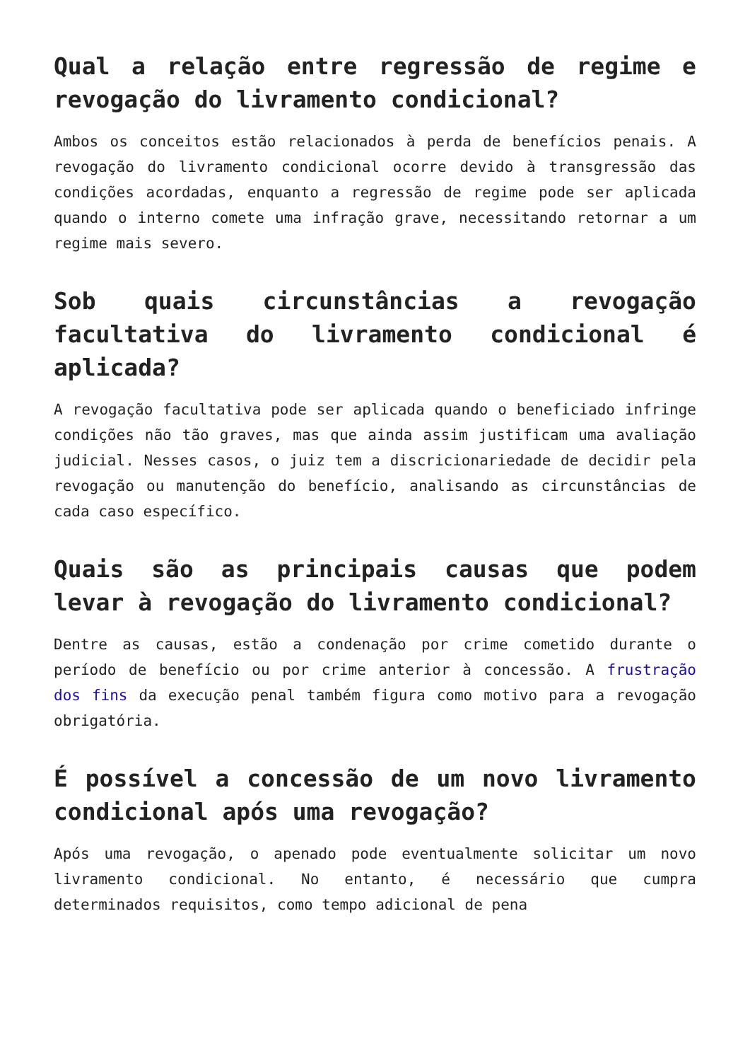Qual a relação entre regressão de regime e revogação do livramento condicional?
Ambos os conceitos estão relacionados à perda de benefícios penais. A revogação do livramento condicional ocorre devido à transgressão das condições acordadas, enquanto a regressão de regime pode ser aplicada quando o interno comete uma infração grave, necessitando retornar a um regime mais severo.
Sob quais circunstâncias a revogação facultativa do livramento condicional é aplicada?
A revogação facultativa pode ser aplicada quando o beneficiado infringe condições não tão graves, mas que ainda assim justificam uma avaliação judicial. Nesses casos, o juiz tem a discricionariedade de decidir pela revogação ou manutenção do benefício, analisando as circunstâncias de cada caso específico.
Quais são as principais causas que podem levar à revogação do livramento condicional?
Dentre as causas, estão a condenação por crime cometido durante o período de benefício ou por crime anterior à concessão. A frustração dos fins da execução penal também figura como motivo para a revogação obrigatória.
É possível a concessão de um novo livramento condicional após uma revogação?
Após uma revogação, o apenado pode eventualmente solicitar um novo livramento condicional. No entanto, é necessário que cumpra determinados requisitos, como tempo adicional de pena